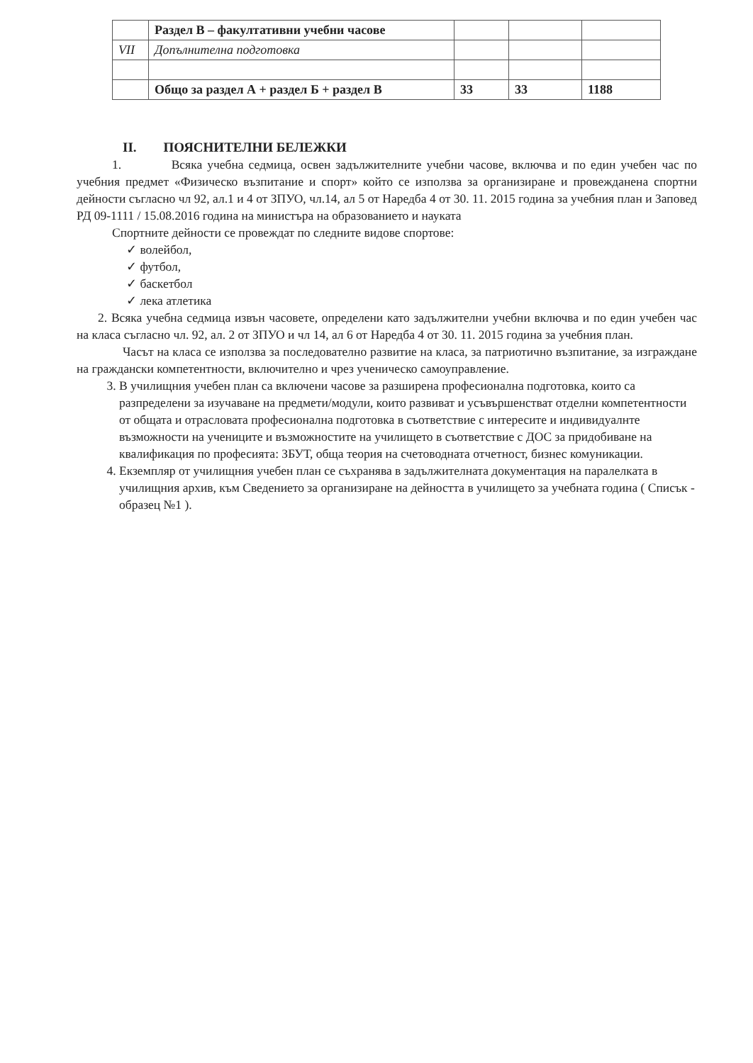| | Раздел В – факултативни учебни часове | | | |
| VII | Допълнителна подготовка | | | |
| | Общо за раздел А + раздел Б + раздел В | 33 | 33 | 1188 |
II. ПОЯСНИТЕЛНИ БЕЛЕЖКИ
1. Всяка учебна седмица, освен задължителните учебни часове, включва и по един учебен час по учебния предмет «Физическо възпитание и спорт» който се използва за организиране и провежданена спортни дейности съгласно чл 92, ал.1 и 4 от ЗПУО, чл.14, ал 5 от Наредба 4 от 30. 11. 2015 година за учебния план и Заповед РД 09-1111 / 15.08.2016 година на министъра на образованието и науката
Спортните дейности се провеждат по следните видове спортове:
✓ волейбол,
✓ футбол,
✓ баскетбол
✓ лека атлетика
2. Всяка учебна седмица извън часовете, определени като задължителни учебни включва и по един учебен час на класа съгласно чл. 92, ал. 2 от ЗПУО и чл 14, ал 6 от Наредба 4 от 30. 11. 2015 година за учебния план.
Часът на класа се използва за последователно развитие на класа, за патриотично възпитание, за изграждане на граждански компетентности, включително и чрез ученическо самоуправление.
3. В училищния учебен план са включени часове за разширена професионална подготовка, които са разпределени за изучаване на предмети/модули, които развиват и усъвършенстват отделни компетентности от общата и отрасловата професионална подготовка в съответствие с интересите и индивидуалнте възможности на учениците и възможностите на училището в съответствие с ДОС за придобиване на квалификация по професията: ЗБУТ, обща теория на счетоводната отчетност, бизнес комуникации.
4. Екземпляр от училищния учебен план се съхранява в задължителната документация на паралелката в училищния архив, към Сведението за организиране на дейността в училището за учебната година ( Списък - образец №1 ).